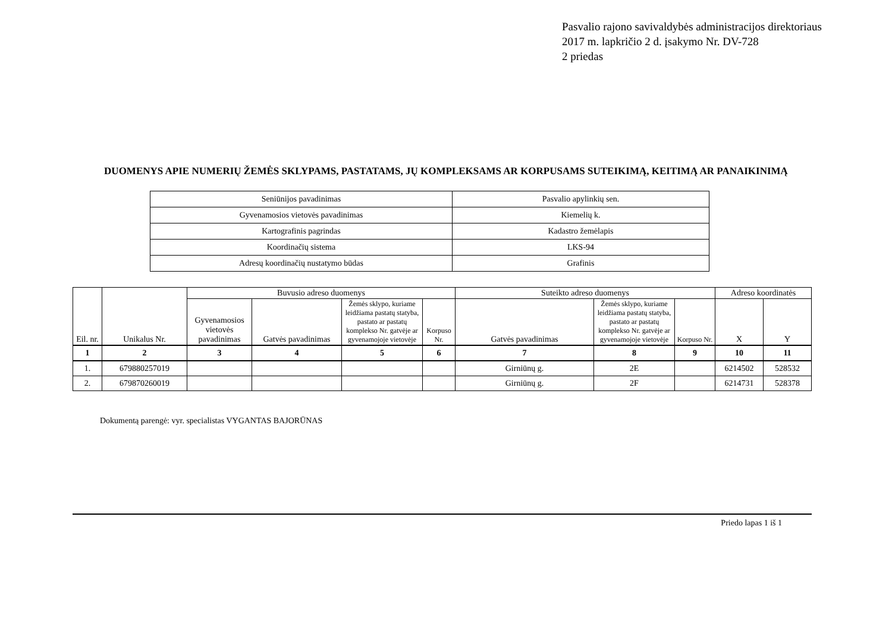Pasvalio rajono savivaldybės administracijos direktoriaus
2017 m. lapkričio 2 d. įsakymo Nr. DV-728
2 priedas
DUOMENYS APIE NUMERIŲ ŽEMĖS SKLYPAMS, PASTATAMS, JŲ KOMPLEKSAMS AR KORPUSAMS SUTEIKIMĄ, KEITIMĄ AR PANAIKINIMĄ
| Seniūnijos pavadinimas | Pasvalio apylinkių sen. |
| Gyvenamosios vietovės pavadinimas | Kiemelių k. |
| Kartografinis pagrindas | Kadastro žemėlapis |
| Koordinačių sistema | LKS-94 |
| Adresų koordinačių nustatymo būdas | Grafinis |
| Eil. nr. | Unikalus Nr. | Buvusio adreso duomenys | | | | Suteikto adreso duomenys | | | Adreso koordinatės | |
| --- | --- | --- | --- | --- | --- | --- | --- | --- | --- | --- |
| | | Gyvenamosios vietovės pavadinimas | Gatvės pavadinimas | Žemės sklypo, kuriame leidžiama pastatų statyba, pastato ar pastatų komplekso Nr. gatvėje ar gyvenamojoje vietovėje | Korpuso Nr. | Gatvės pavadinimas | Žemės sklypo, kuriame leidžiama pastatų statyba, pastato ar pastatų komplekso Nr. gatvėje ar gyvenamojoje vietovėje | Korpuso Nr. | X | Y |
| 1 | 2 | 3 | 4 | 5 | 6 | 7 | 8 | 9 | 10 | 11 |
| 1. | 679880257019 | | | | | Girniūnų g. | 2E | | 6214502 | 528532 |
| 2. | 679870260019 | | | | | Girniūnų g. | 2F | | 6214731 | 528378 |
Dokumentą parengė: vyr. specialistas VYGANTAS BAJORŪNAS
Priedo lapas 1 iš 1